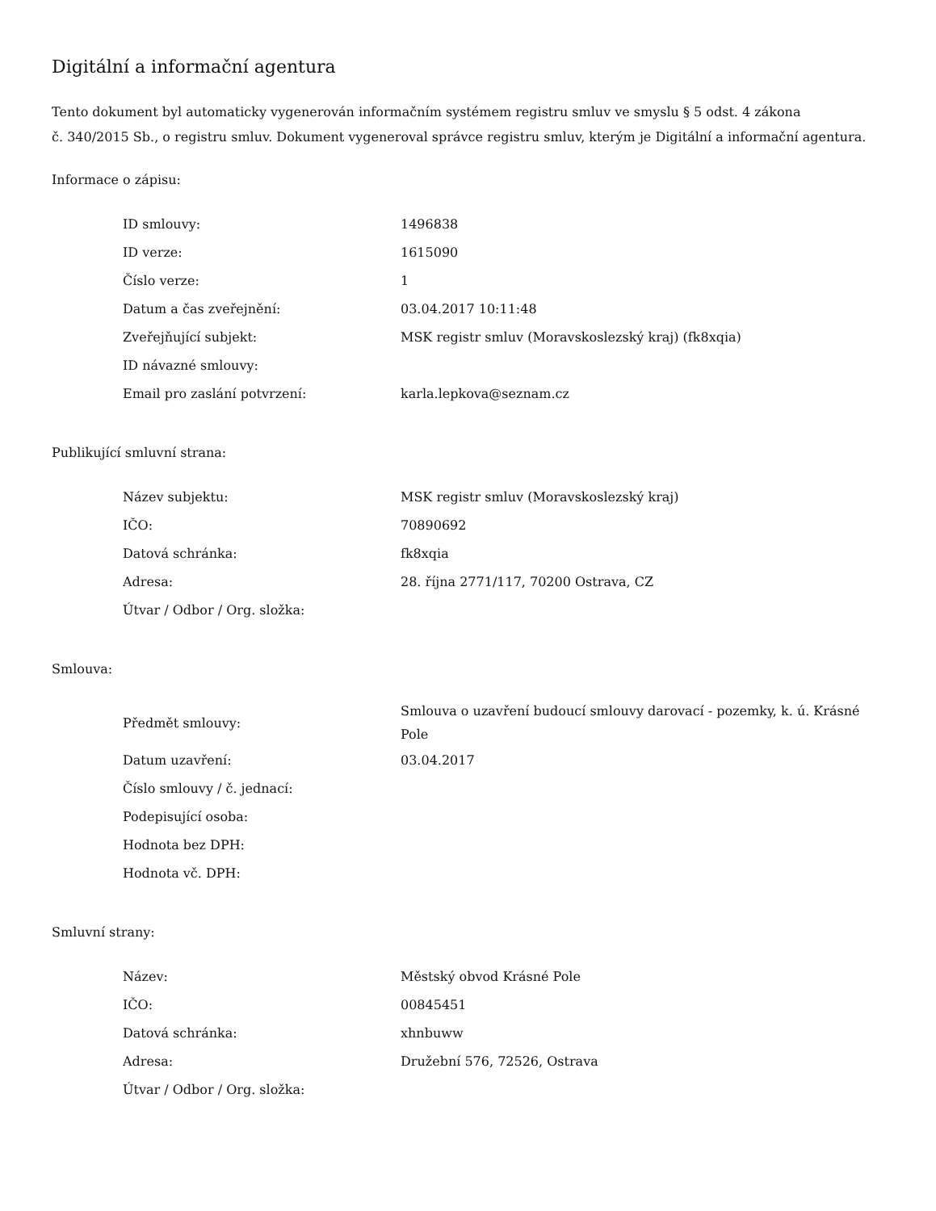Digitální a informační agentura
Tento dokument byl automaticky vygenerován informačním systémem registru smluv ve smyslu § 5 odst. 4 zákona
č. 340/2015 Sb., o registru smluv. Dokument vygeneroval správce registru smluv, kterým je Digitální a informační agentura.
Informace o zápisu:
| ID smlouvy: | 1496838 |
| ID verze: | 1615090 |
| Číslo verze: | 1 |
| Datum a čas zveřejnění: | 03.04.2017 10:11:48 |
| Zveřejňující subjekt: | MSK registr smluv (Moravskoslezský kraj) (fk8xqia) |
| ID návazné smlouvy: | |
| Email pro zaslání potvrzení: | karla.lepkova@seznam.cz |
Publikující smluvní strana:
| Název subjektu: | MSK registr smluv (Moravskoslezský kraj) |
| IČO: | 70890692 |
| Datová schránka: | fk8xqia |
| Adresa: | 28. října 2771/117, 70200 Ostrava, CZ |
| Útvar / Odbor / Org. složka: | |
Smlouva:
| Předmět smlouvy: | Smlouva o uzavření budoucí smlouvy darovací - pozemky, k. ú. Krásné Pole |
| Datum uzavření: | 03.04.2017 |
| Číslo smlouvy / č. jednací: | |
| Podepisující osoba: | |
| Hodnota bez DPH: | |
| Hodnota vč. DPH: | |
Smluvní strany:
| Název: | Městský obvod Krásné Pole |
| IČO: | 00845451 |
| Datová schránka: | xhnbuww |
| Adresa: | Družební 576, 72526, Ostrava |
| Útvar / Odbor / Org. složka: | |